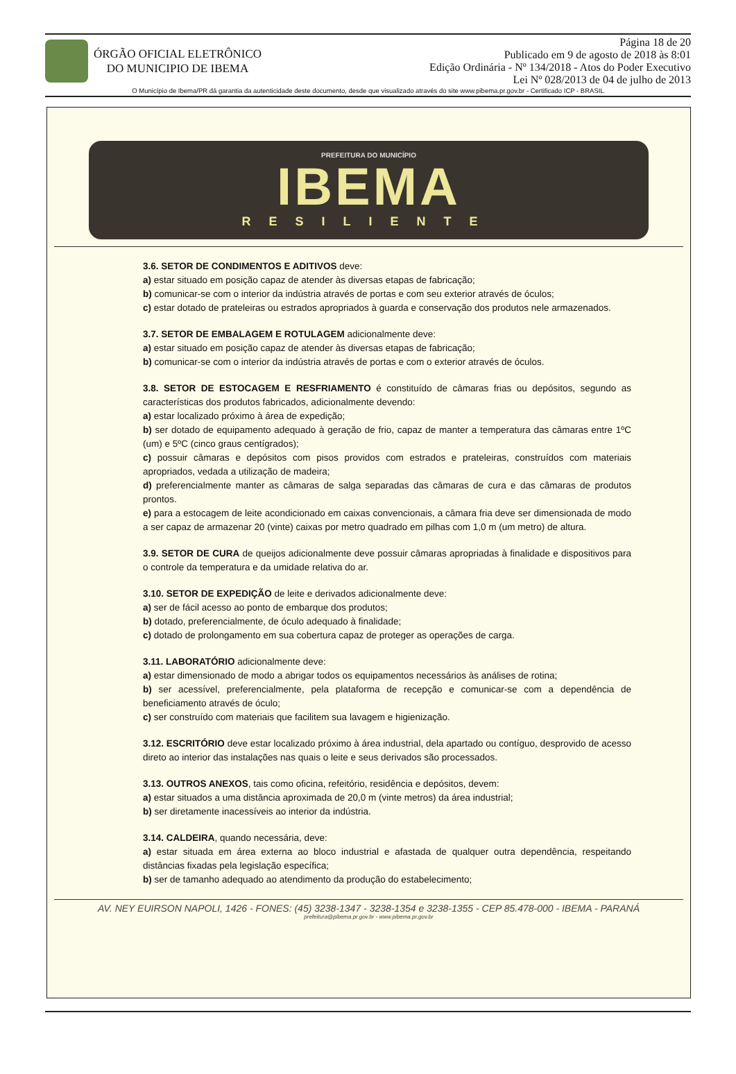ÓRGÃO OFICIAL ELETRÔNICO
DO MUNICIPIO DE IBEMA
Página 18 de 20
Publicado em 9 de agosto de 2018 às 8:01
Edição Ordinária - Nº 134/2018 - Atos do Poder Executivo
Lei Nº 028/2013 de 04 de julho de 2013
O Município de Ibema/PR dá garantia da autenticidade deste documento, desde que visualizado através do site www.pibema.pr.gov.br - Certificado ICP - BRASIL
PREFEITURA DO MUNICÍPIO
IBEMA
RESILIENTE
3.6. SETOR DE CONDIMENTOS E ADITIVOS deve:
a) estar situado em posição capaz de atender às diversas etapas de fabricação;
b) comunicar-se com o interior da indústria através de portas e com seu exterior através de óculos;
c) estar dotado de prateleiras ou estrados apropriados à guarda e conservação dos produtos nele armazenados.
3.7. SETOR DE EMBALAGEM E ROTULAGEM adicionalmente deve:
a) estar situado em posição capaz de atender às diversas etapas de fabricação;
b) comunicar-se com o interior da indústria através de portas e com o exterior através de óculos.
3.8. SETOR DE ESTOCAGEM E RESFRIAMENTO é constituído de câmaras frias ou depósitos, segundo as características dos produtos fabricados, adicionalmente devendo:
a) estar localizado próximo à área de expedição;
b) ser dotado de equipamento adequado à geração de frio, capaz de manter a temperatura das câmaras entre 1ºC (um) e 5ºC (cinco graus centígrados);
c) possuir câmaras e depósitos com pisos providos com estrados e prateleiras, construídos com materiais apropriados, vedada a utilização de madeira;
d) preferencialmente manter as câmaras de salga separadas das câmaras de cura e das câmaras de produtos prontos.
e) para a estocagem de leite acondicionado em caixas convencionais, a câmara fria deve ser dimensionada de modo a ser capaz de armazenar 20 (vinte) caixas por metro quadrado em pilhas com 1,0 m (um metro) de altura.
3.9. SETOR DE CURA de queijos adicionalmente deve possuir câmaras apropriadas à finalidade e dispositivos para o controle da temperatura e da umidade relativa do ar.
3.10. SETOR DE EXPEDIÇÃO de leite e derivados adicionalmente deve:
a) ser de fácil acesso ao ponto de embarque dos produtos;
b) dotado, preferencialmente, de óculo adequado à finalidade;
c) dotado de prolongamento em sua cobertura capaz de proteger as operações de carga.
3.11. LABORATÓRIO adicionalmente deve:
a) estar dimensionado de modo a abrigar todos os equipamentos necessários às análises de rotina;
b) ser acessível, preferencialmente, pela plataforma de recepção e comunicar-se com a dependência de beneficiamento através de óculo;
c) ser construído com materiais que facilitem sua lavagem e higienização.
3.12. ESCRITÓRIO deve estar localizado próximo à área industrial, dela apartado ou contíguo, desprovido de acesso direto ao interior das instalações nas quais o leite e seus derivados são processados.
3.13. OUTROS ANEXOS, tais como oficina, refeitório, residência e depósitos, devem:
a) estar situados a uma distância aproximada de 20,0 m (vinte metros) da área industrial;
b) ser diretamente inacessíveis ao interior da indústria.
3.14. CALDEIRA, quando necessária, deve:
a) estar situada em área externa ao bloco industrial e afastada de qualquer outra dependência, respeitando distâncias fixadas pela legislação específica;
b) ser de tamanho adequado ao atendimento da produção do estabelecimento;
AV. NEY EUIRSON NAPOLI, 1426 - FONES: (45) 3238-1347 - 3238-1354 e 3238-1355 - CEP 85.478-000 - IBEMA - PARANÁ
prefeitura@pibema.pr.gov.br - www.pibema.pr.gov.br